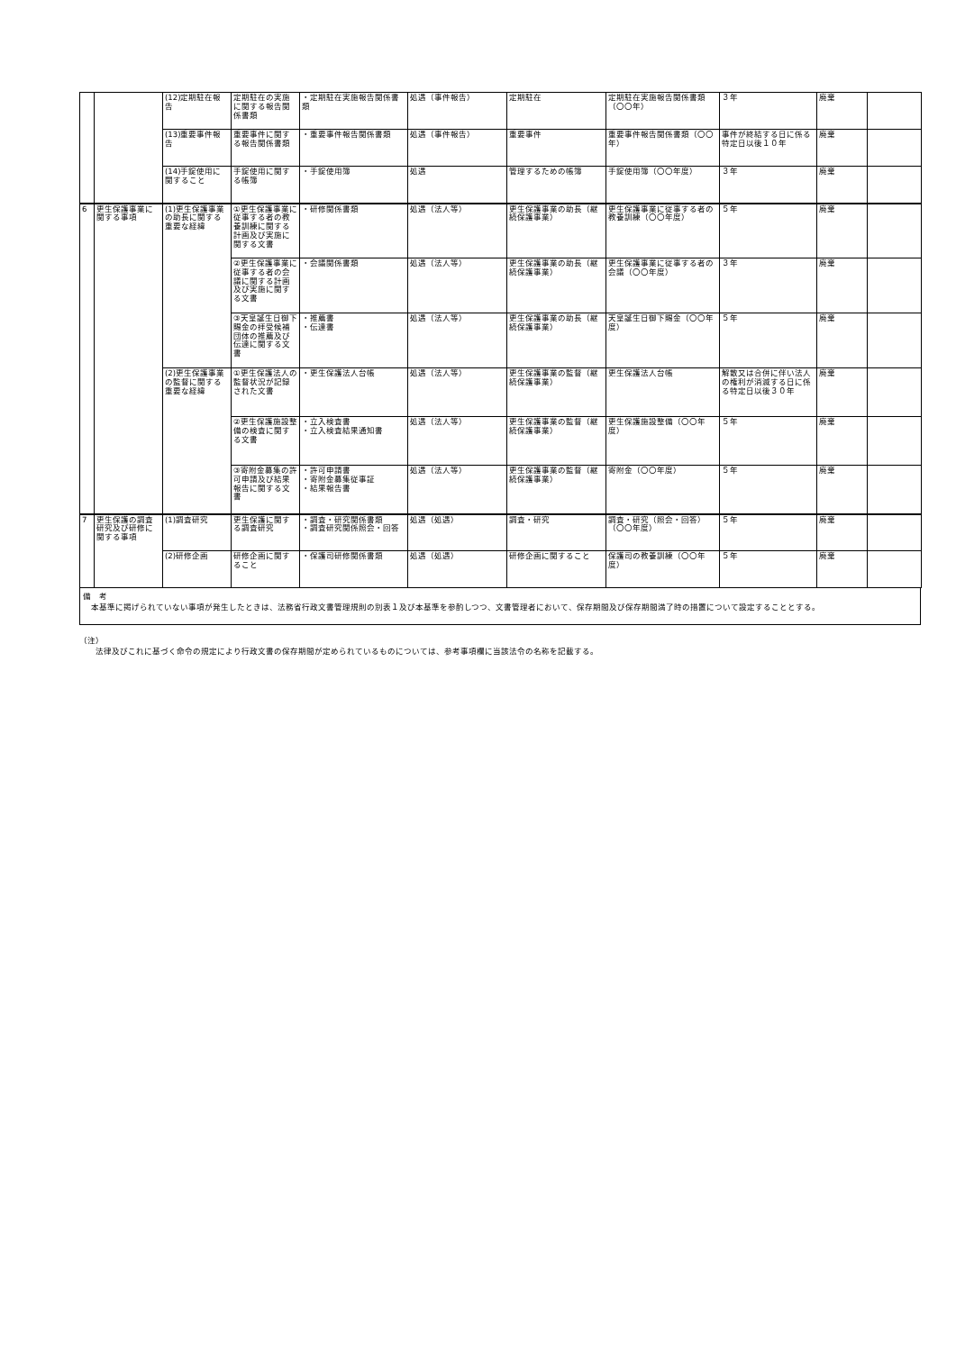| | | (12)定期駐在報告 | 定期駐在の実施に関する報告関係書類 | ・定期駐在実施報告関係書類 | 処遇（事件報告） | 定期駐在 | 定期駐在実施報告関係書類（〇〇年） | ３年 | 廃棄 | |
| | | (13)重要事件報告 | 重要事件に関する報告関係書類 | ・重要事件報告関係書類 | 処遇（事件報告） | 重要事件 | 重要事件報告関係書類（〇〇年） | 事件が終結する日に係る特定日以後１０年 | 廃棄 | |
| | | (14)手錠使用に関すること | 手錠使用に関する帳簿 | ・手錠使用簿 | 処遇 | 管理するための帳簿 | 手錠使用簿（〇〇年度） | ３年 | 廃棄 | |
| 6 | 更生保護事業に関する事項 | (1)更生保護事業の助長に関する重要な経緯 | ①更生保護事業に従事する者の教養訓練に関する計画及び実施に関する文書 | ・研修関係書類 | 処遇（法人等） | 更生保護事業の助長（継続保護事業） | 更生保護事業に従事する者の教養訓練（〇〇年度） | ５年 | 廃棄 | |
| | | | ②更生保護事業に従事する者の会議に関する計画及び実施に関する文書 | ・会議関係書類 | 処遇（法人等） | 更生保護事業の助長（継続保護事業） | 更生保護事業に従事する者の会議（〇〇年度） | ３年 | 廃棄 | |
| | | | ③天皇誕生日御下賜金の拝受候補団体の推薦及び伝達に関する文書 | ・推薦書 ・伝達書 | 処遇（法人等） | 更生保護事業の助長（継続保護事業） | 天皇誕生日御下賜金（〇〇年度） | ５年 | 廃棄 | |
| | | (2)更生保護事業の監督に関する重要な経緯 | ①更生保護法人の監督状況が記録された文書 | ・更生保護法人台帳 | 処遇（法人等） | 更生保護事業の監督（継続保護事業） | 更生保護法人台帳 | 解散又は合併に伴い法人の権利が消滅する日に係る特定日以後３０年 | 廃棄 | |
| | | | ②更生保護施設整備の検査に関する文書 | ・立入検査書 ・立入検査結果通知書 | 処遇（法人等） | 更生保護事業の監督（継続保護事業） | 更生保護施設整備（〇〇年度） | ５年 | 廃棄 | |
| | | | ③寄附金募集の許可申請及び結果報告に関する文書 | ・許可申請書 ・寄附金募集従事証 ・結果報告書 | 処遇（法人等） | 更生保護事業の監督（継続保護事業） | 寄附金（〇〇年度） | ５年 | 廃棄 | |
| 7 | 更生保護の調査研究及び研修に関する事項 | (1)調査研究 | 更生保護に関する調査研究 | ・調査・研究関係書類 ・調査研究関係照会・回答 | 処遇（処遇） | 調査・研究 | 調査・研究（照会・回答）（〇〇年度） | ５年 | 廃棄 | |
| | | (2)研修企画 | 研修企画に関すること | ・保護司研修関係書類 | 処遇（処遇） | 研修企画に関すること | 保護司の教養訓練（〇〇年度） | ５年 | 廃棄 | |
備　考
　本基準に掲げられていない事項が発生したときは、法務省行政文書管理規則の別表１及び本基準を参酌しつつ、文書管理者において、保存期間及び保存期間満了時の措置について設定することとする。
（注）
　　法律及びこれに基づく命令の規定により行政文書の保存期間が定められているものについては、参考事項欄に当該法令の名称を記載する。